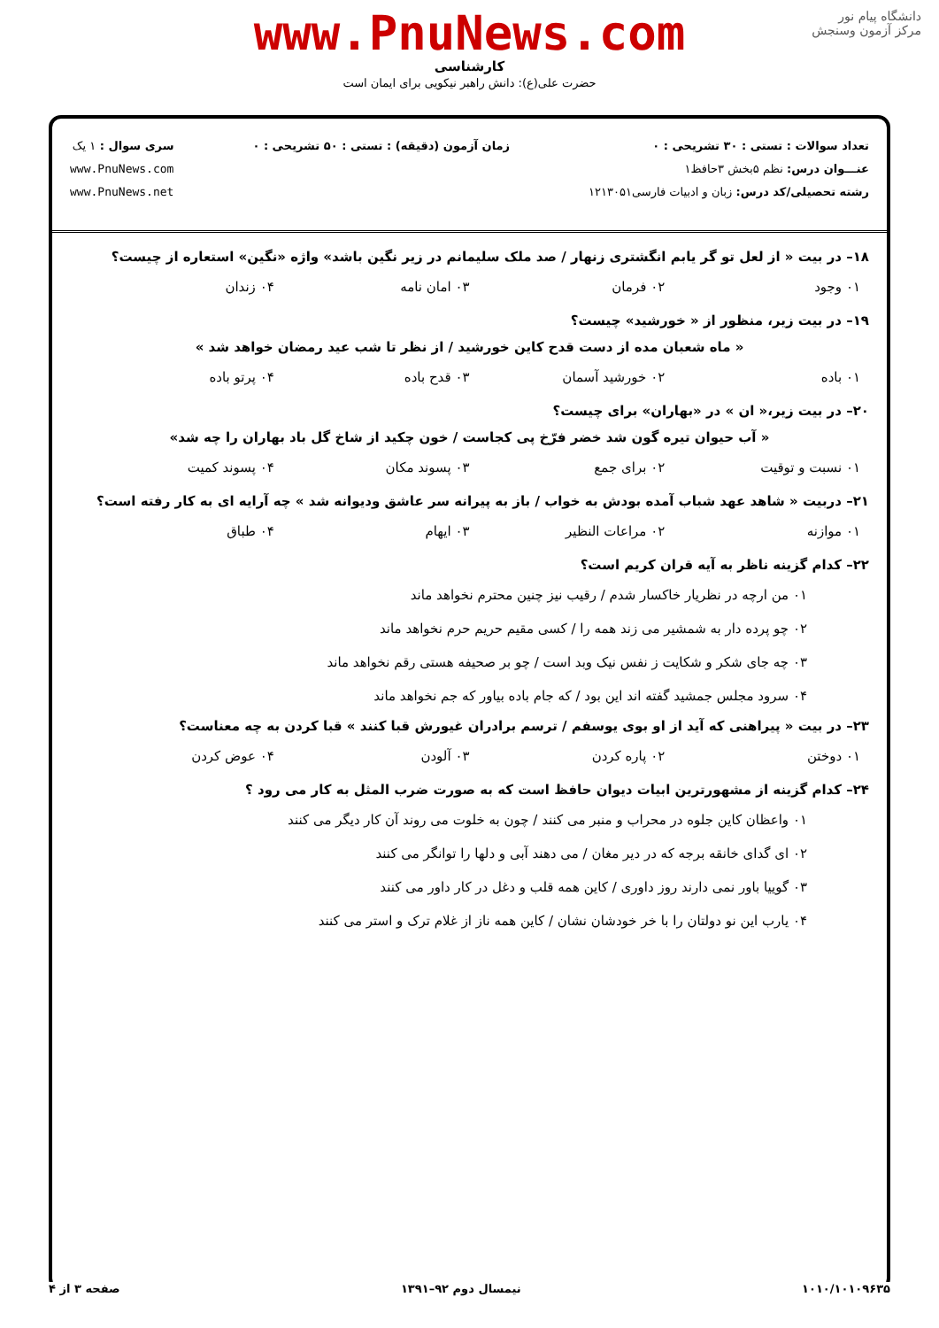دانشگاه پیام نور
مرکز آزمون وسنجش
www.PnuNews.com
کارشناسی
حضرت علی(ع): دانش راهبر نیکویی برای ایمان است
تعداد سوالات : تستی : ۳۰ تشریحی : ۰
عنـــوان درس: نظم ۵بخش ۳حافظ۱
رشته تحصیلی/کد درس: زبان و ادبیات فارسی۱۲۱۳۰۵۱
زمان آزمون (دقیقه) : تستی : ۵۰ تشریحی : ۰
سری سوال : ۱ یک
www.PnuNews.com
www.PnuNews.net
۱۸– در بیت « از لعل تو گر یابم انگشتری زنهار / صد ملک سلیمانم در زیر نگین باشد» واژه «نگین» استعاره از چیست؟
۰۱ وجود ۰۲ فرمان ۰۳ امان نامه ۰۴ زندان
۱۹– در بیت زیر، منظور از « خورشید» چیست؟
« ماه شعبان مده از دست قدح کاین خورشید / از نظر تا شب عید رمضان خواهد شد »
۰۱ باده ۰۲ خورشید آسمان ۰۳ قدح باده ۰۴ پرتو باده
۲۰– در بیت زیر،« ان » در «بهاران» برای چیست؟
« آب حیوان تیره گون شد خضر فرّخ پی کجاست / خون چکید از شاخ گل باد بهاران را چه شد»
۰۱ نسبت و توقیت ۰۲ برای جمع ۰۳ پسوند مکان ۰۴ پسوند کمیت
۲۱– دربیت « شاهد عهد شباب آمده بودش به خواب / باز به پیرانه سر عاشق ودیوانه شد » چه آرایه ای به کار رفته است؟
۰۱ موازنه ۰۲ مراعات النظیر ۰۳ ایهام ۰۴ طباق
۲۲– کدام گزینه ناظر به آیه قران کریم است؟
۰۱ من ارچه در نظریار خاکسار شدم / رقیب نیز چنین محترم نخواهد ماند
۰۲ چو پرده دار به شمشیر می زند همه را / کسی مقیم حریم حرم نخواهد ماند
۰۳ چه جای شکر و شکایت ز نفس نیک وبد است / چو بر صحیفه هستی رقم نخواهد ماند
۰۴ سرود مجلس جمشید گفته اند این بود / که جام باده بیاور که جم نخواهد ماند
۲۳– در بیت « پیراهنی که آید از او بوی یوسفم / ترسم برادران غیورش قبا کنند » قبا کردن به چه معناست؟
۰۱ دوختن ۰۲ پاره کردن ۰۳ آلودن ۰۴ عوض کردن
۲۴– کدام گزینه از مشهورترین ابیات دیوان حافظ است که به صورت ضرب المثل به کار می رود ؟
۰۱ واعظان کاین جلوه در محراب و منبر می کنند / چون به خلوت می روند آن کار دیگر می کنند
۰۲ ای گدای خانقه برجه که در دیر مغان / می دهند آبی و دلها را توانگر می کنند
۰۳ گوییا باور نمی دارند روز داوری / کاین همه قلب و دغل در کار داور می کنند
۰۴ یارب این نو دولتان را با خر خودشان نشان / کاین همه ناز از غلام ترک و استر می کنند
۱۰۱۰/۱۰۱۰۹۶۳۵ نیمسال دوم ۹۲–۱۳۹۱ صفحه ۳ از ۴